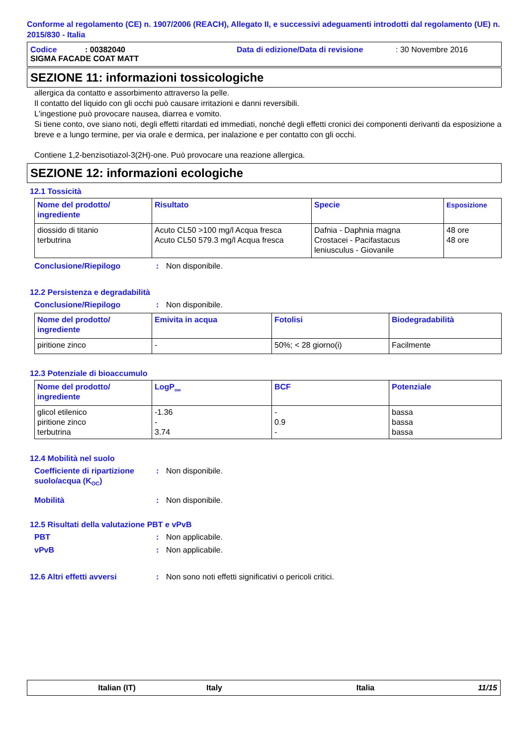Conforme al regolamento (CE) n. 1907/2006 (REACH), Allegato II, e successivi adeguamenti introdotti dal regolamento (UE) n. 2015/830 - Italia
Codice: 00382040 Data di edizione/Data di revisione: 30 Novembre 2016
SIGMA FACADE COAT MATT
SEZIONE 11: informazioni tossicologiche
allergica da contatto e assorbimento attraverso la pelle.
Il contatto del liquido con gli occhi può causare irritazioni e danni reversibili.
L'ingestione può provocare nausea, diarrea e vomito.
Si tiene conto, ove siano noti, degli effetti ritardati ed immediati, nonché degli effetti cronici dei componenti derivanti da esposizione a breve e a lungo termine, per via orale e dermica, per inalazione e per contatto con gli occhi.
Contiene 1,2-benzisotiazol-3(2H)-one. Può provocare una reazione allergica.
SEZIONE 12: informazioni ecologiche
12.1 Tossicità
| Nome del prodotto/ ingrediente | Risultato | Specie | Esposizione |
| --- | --- | --- | --- |
| diossido di titanio terbutrina | Acuto CL50 >100 mg/l Acqua fresca Acuto CL50 579.3 mg/l Acqua fresca | Dafnia - Daphnia magna Crostacei - Pacifastacus leniusculus - Giovanile | 48 ore 48 ore |
Conclusione/Riepilogo: Non disponibile.
12.2 Persistenza e degradabilità
Conclusione/Riepilogo: Non disponibile.
| Nome del prodotto/ ingrediente | Emivita in acqua | Fotolisi | Biodegradabilità |
| --- | --- | --- | --- |
| piritione zinco | - | 50%; < 28 giorno(i) | Facilmente |
12.3 Potenziale di bioaccumulo
| Nome del prodotto/ ingrediente | LogP<sub>ow</sub> | BCF | Potenziale |
| --- | --- | --- | --- |
| glicol etilenico piritione zinco terbutrina | -1.36 - 3.74 | - 0.9 - | bassa bassa bassa |
12.4 Mobilità nel suolo
Coefficiente di ripartizione suolo/acqua (K<sub>OC</sub>): Non disponibile.
Mobilità: Non disponibile.
12.5 Risultati della valutazione PBT e vPvB
PBT: Non applicabile.
vPvB: Non applicabile.
12.6 Altri effetti avversi: Non sono noti effetti significativi o pericoli critici.
Italian (IT) Italy Italia 11/15